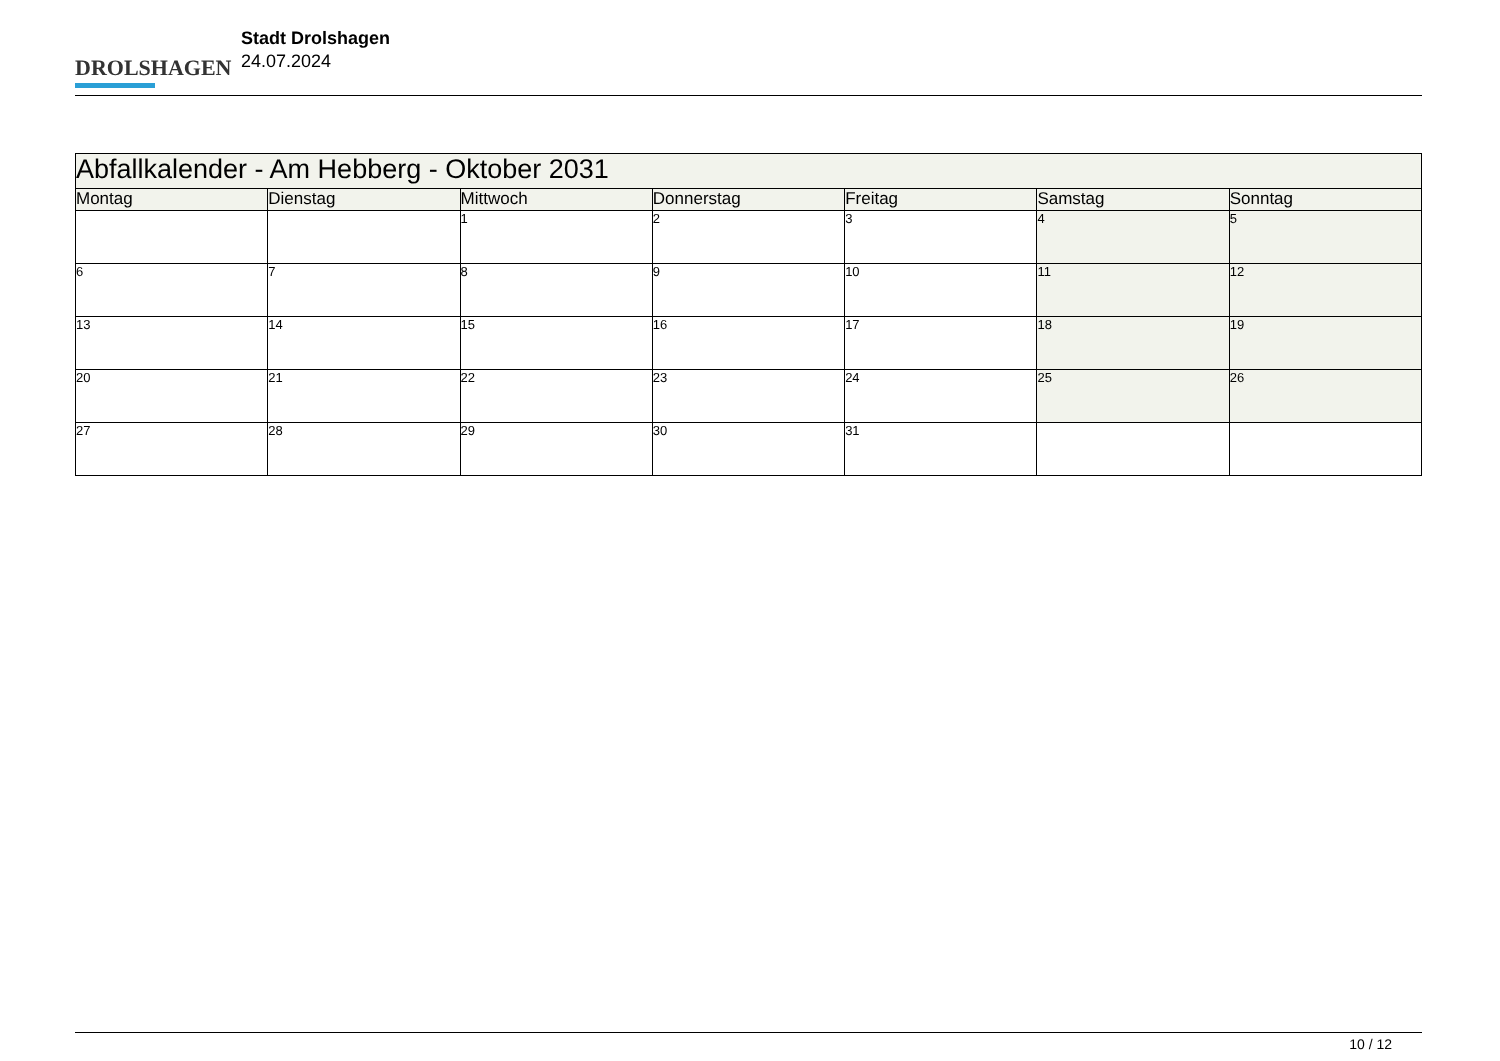DROLSHAGEN
Stadt Drolshagen
24.07.2024
| Abfallkalender - Am Hebberg - Oktober 2031 | | | | | | |
| --- | --- | --- | --- | --- | --- | --- |
| Montag | Dienstag | Mittwoch | Donnerstag | Freitag | Samstag | Sonntag |
| | | 1 | 2 | 3 | 4 | 5 |
| 6 | 7 | 8 | 9 | 10 | 11 | 12 |
| 13 | 14 | 15 | 16 | 17 | 18 | 19 |
| 20 | 21 | 22 | 23 | 24 | 25 | 26 |
| 27 | 28 | 29 | 30 | 31 | | |
10 / 12